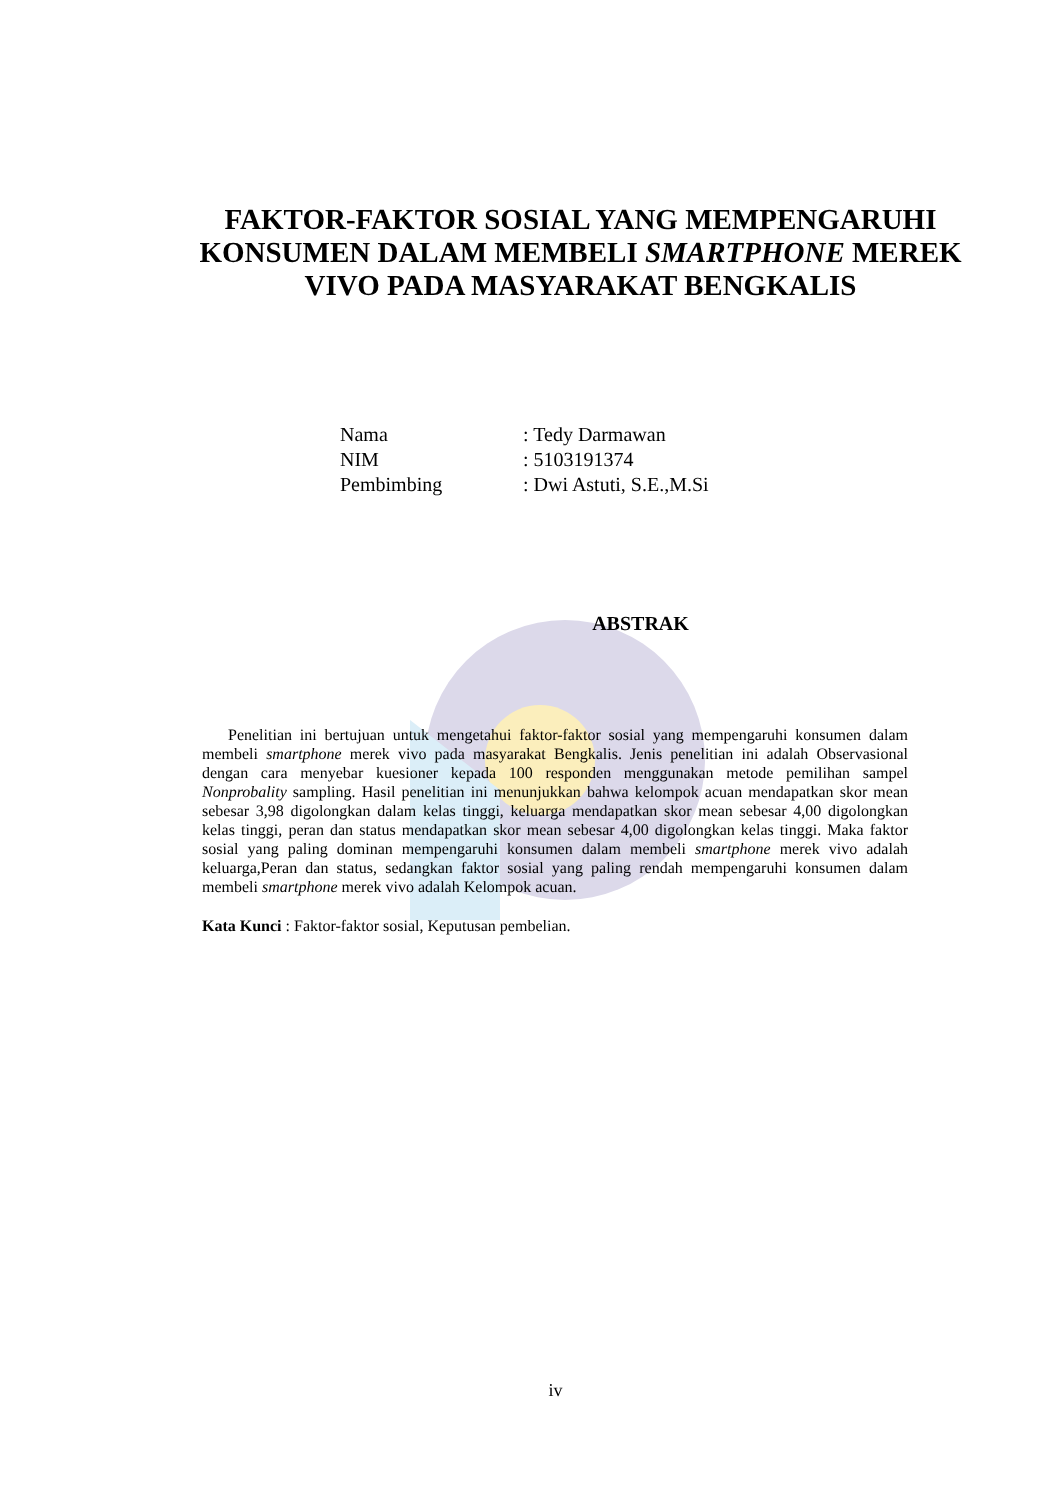FAKTOR-FAKTOR SOSIAL YANG MEMPENGARUHI KONSUMEN DALAM MEMBELI SMARTPHONE MEREK VIVO PADA MASYARAKAT BENGKALIS
Nama: Tedy Darmawan
NIM: 5103191374
Pembimbing: Dwi Astuti, S.E.,M.Si
ABSTRAK
Penelitian ini bertujuan untuk mengetahui faktor-faktor sosial yang mempengaruhi konsumen dalam membeli smartphone merek vivo pada masyarakat Bengkalis. Jenis penelitian ini adalah Observasional dengan cara menyebar kuesioner kepada 100 responden menggunakan metode pemilihan sampel Nonprobality sampling. Hasil penelitian ini menunjukkan bahwa kelompok acuan mendapatkan skor mean sebesar 3,98 digolongkan dalam kelas tinggi, keluarga mendapatkan skor mean sebesar 4,00 digolongkan kelas tinggi, peran dan status mendapatkan skor mean sebesar 4,00 digolongkan kelas tinggi. Maka faktor sosial yang paling dominan mempengaruhi konsumen dalam membeli smartphone merek vivo adalah keluarga,Peran dan status, sedangkan faktor sosial yang paling rendah mempengaruhi konsumen dalam membeli smartphone merek vivo adalah Kelompok acuan.
Kata Kunci : Faktor-faktor sosial, Keputusan pembelian.
iv